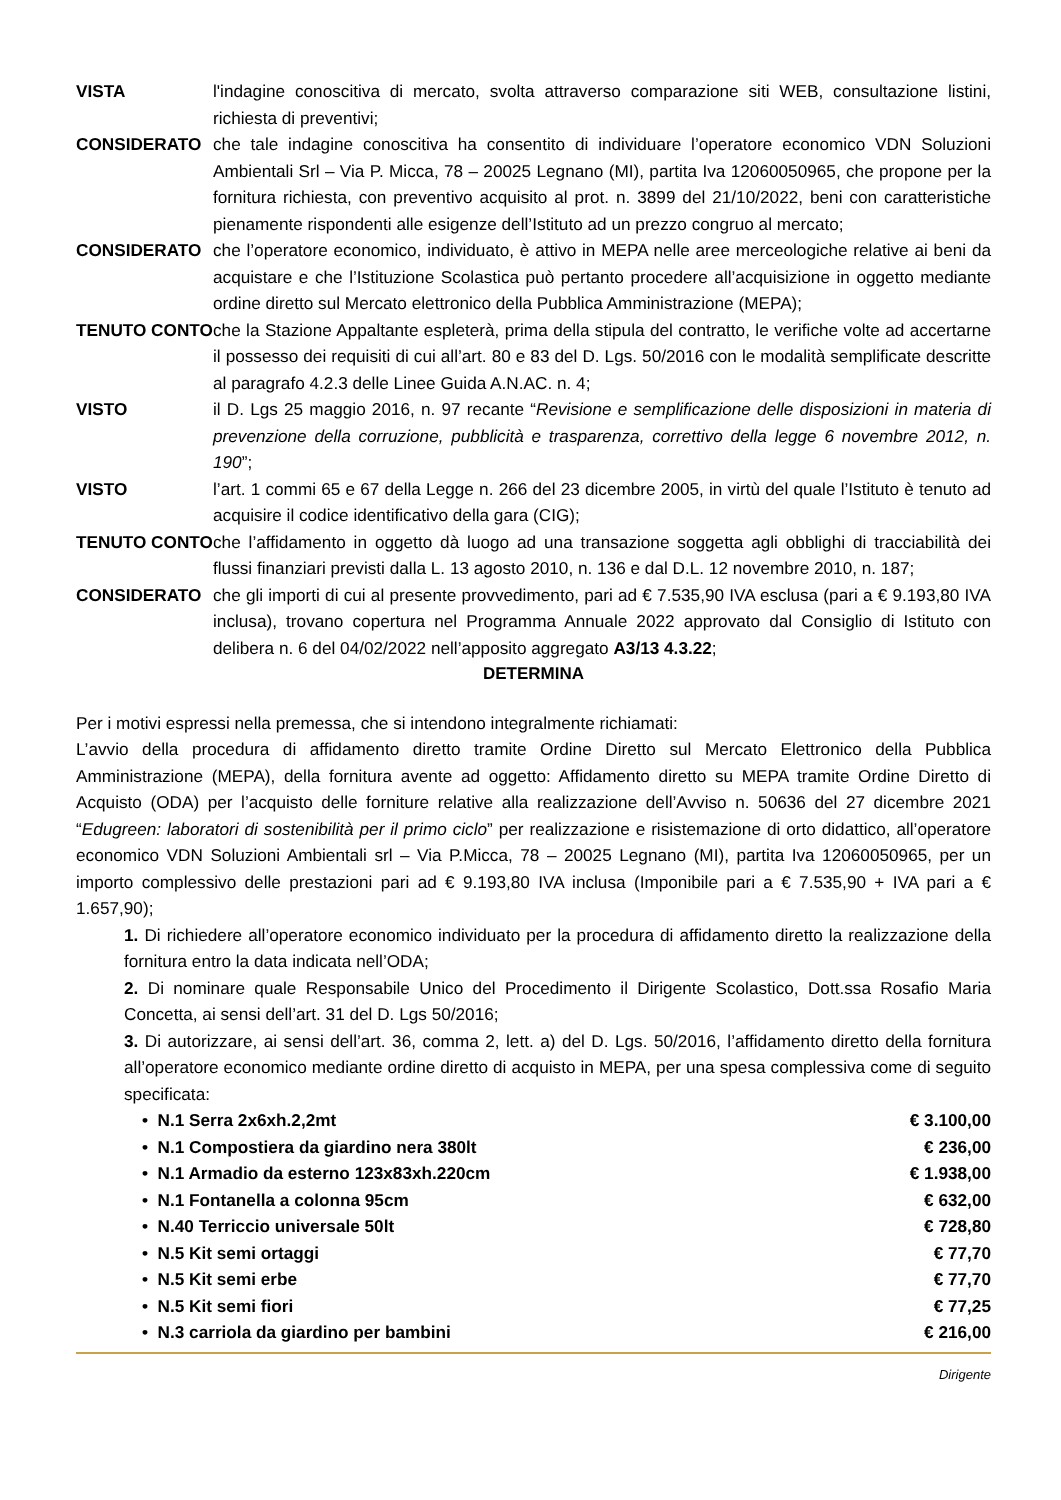VISTA l'indagine conoscitiva di mercato, svolta attraverso comparazione siti WEB, consultazione listini, richiesta di preventivi;
CONSIDERATO che tale indagine conoscitiva ha consentito di individuare l’operatore economico VDN Soluzioni Ambientali Srl – Via P. Micca, 78 – 20025 Legnano (MI), partita Iva 12060050965, che propone per la fornitura richiesta, con preventivo acquisito al prot. n. 3899 del 21/10/2022, beni con caratteristiche pienamente rispondenti alle esigenze dell’Istituto ad un prezzo congruo al mercato;
CONSIDERATO che l’operatore economico, individuato, è attivo in MEPA nelle aree merceologiche relative ai beni da acquistare e che l’Istituzione Scolastica può pertanto procedere all’acquisizione in oggetto mediante ordine diretto sul Mercato elettronico della Pubblica Amministrazione (MEPA);
TENUTO CONTO che la Stazione Appaltante espleterà, prima della stipula del contratto, le verifiche volte ad accertarne il possesso dei requisiti di cui all’art. 80 e 83 del D. Lgs. 50/2016 con le modalità semplificate descritte al paragrafo 4.2.3 delle Linee Guida A.N.AC. n. 4;
VISTO il D. Lgs 25 maggio 2016, n. 97 recante “Revisione e semplificazione delle disposizioni in materia di prevenzione della corruzione, pubblicità e trasparenza, correttivo della legge 6 novembre 2012, n. 190”;
VISTO l’art. 1 commi 65 e 67 della Legge n. 266 del 23 dicembre 2005, in virtù del quale l’Istituto è tenuto ad acquisire il codice identificativo della gara (CIG);
TENUTO CONTO che l’affidamento in oggetto dà luogo ad una transazione soggetta agli obblighi di tracciabilità dei flussi finanziari previsti dalla L. 13 agosto 2010, n. 136 e dal D.L. 12 novembre 2010, n. 187;
CONSIDERATO che gli importi di cui al presente provvedimento, pari ad € 7.535,90 IVA esclusa (pari a € 9.193,80 IVA inclusa), trovano copertura nel Programma Annuale 2022 approvato dal Consiglio di Istituto con delibera n. 6 del 04/02/2022 nell’apposito aggregato A3/13 4.3.22;
DETERMINA
Per i motivi espressi nella premessa, che si intendono integralmente richiamati:
L’avvio della procedura di affidamento diretto tramite Ordine Diretto sul Mercato Elettronico della Pubblica Amministrazione (MEPA), della fornitura avente ad oggetto: Affidamento diretto su MEPA tramite Ordine Diretto di Acquisto (ODA) per l’acquisto delle forniture relative alla realizzazione dell’Avviso n. 50636 del 27 dicembre 2021 “Edugreen: laboratori di sostenibilità per il primo ciclo” per realizzazione e risistemazione di orto didattico, all’operatore economico VDN Soluzioni Ambientali srl – Via P.Micca, 78 – 20025 Legnano (MI), partita Iva 12060050965, per un importo complessivo delle prestazioni pari ad € 9.193,80 IVA inclusa (Imponibile pari a € 7.535,90 + IVA pari a € 1.657,90);
1. Di richiedere all’operatore economico individuato per la procedura di affidamento diretto la realizzazione della fornitura entro la data indicata nell’ODA;
2. Di nominare quale Responsabile Unico del Procedimento il Dirigente Scolastico, Dott.ssa Rosafio Maria Concetta, ai sensi dell’art. 31 del D. Lgs 50/2016;
3. Di autorizzare, ai sensi dell’art. 36, comma 2, lett. a) del D. Lgs. 50/2016, l’affidamento diretto della fornitura all’operatore economico mediante ordine diretto di acquisto in MEPA, per una spesa complessiva come di seguito specificata:
• N.1 Serra 2x6xh.2,2mt € 3.100,00
• N.1 Compostiera da giardino nera 380lt € 236,00
• N.1 Armadio da esterno 123x83xh.220cm € 1.938,00
• N.1 Fontanella a colonna 95cm € 632,00
• N.40 Terriccio universale 50lt € 728,80
• N.5 Kit semi ortaggi € 77,70
• N.5 Kit semi erbe € 77,70
• N.5 Kit semi fiori € 77,25
• N.3 carriola da giardino per bambini € 216,00
Dirigente